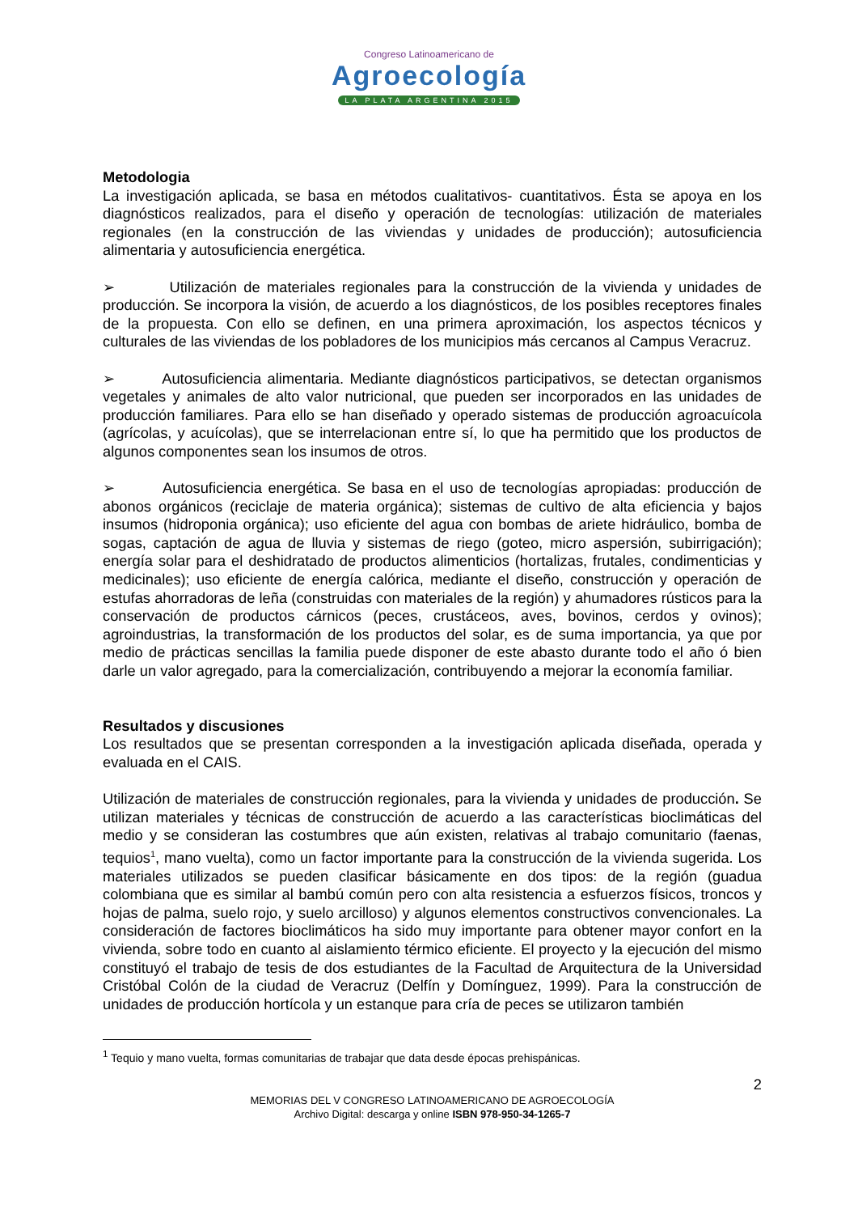Congreso Latinoamericano de
Agroecología
LA PLATA ARGENTINA 2015
Metodologia
La investigación aplicada, se basa en métodos cualitativos- cuantitativos. Ésta se apoya en los diagnósticos realizados, para el diseño y operación de tecnologías: utilización de materiales regionales (en la construcción de las viviendas y unidades de producción); autosuficiencia alimentaria y autosuficiencia energética.
➢ Utilización de materiales regionales para la construcción de la vivienda y unidades de producción. Se incorpora la visión, de acuerdo a los diagnósticos, de los posibles receptores finales de la propuesta. Con ello se definen, en una primera aproximación, los aspectos técnicos y culturales de las viviendas de los pobladores de los municipios más cercanos al Campus Veracruz.
➢ Autosuficiencia alimentaria. Mediante diagnósticos participativos, se detectan organismos vegetales y animales de alto valor nutricional, que pueden ser incorporados en las unidades de producción familiares. Para ello se han diseñado y operado sistemas de producción agroacuícola (agrícolas, y acuícolas), que se interrelacionan entre sí, lo que ha permitido que los productos de algunos componentes sean los insumos de otros.
➢ Autosuficiencia energética. Se basa en el uso de tecnologías apropiadas: producción de abonos orgánicos (reciclaje de materia orgánica); sistemas de cultivo de alta eficiencia y bajos insumos (hidroponia orgánica); uso eficiente del agua con bombas de ariete hidráulico, bomba de sogas, captación de agua de lluvia y sistemas de riego (goteo, micro aspersión, subirrigación); energía solar para el deshidratado de productos alimenticios (hortalizas, frutales, condimenticias y medicinales); uso eficiente de energía calórica, mediante el diseño, construcción y operación de estufas ahorradoras de leña (construidas con materiales de la región) y ahumadores rústicos para la conservación de productos cárnicos (peces, crustáceos, aves, bovinos, cerdos y ovinos); agroindustrias, la transformación de los productos del solar, es de suma importancia, ya que por medio de prácticas sencillas la familia puede disponer de este abasto durante todo el año ó bien darle un valor agregado, para la comercialización, contribuyendo a mejorar la economía familiar.
Resultados y discusiones
Los resultados que se presentan corresponden a la investigación aplicada diseñada, operada y evaluada en el CAIS.
Utilización de materiales de construcción regionales, para la vivienda y unidades de producción. Se utilizan materiales y técnicas de construcción de acuerdo a las características bioclimáticas del medio y se consideran las costumbres que aún existen, relativas al trabajo comunitario (faenas, tequios<sup>1</sup>, mano vuelta), como un factor importante para la construcción de la vivienda sugerida. Los materiales utilizados se pueden clasificar básicamente en dos tipos: de la región (guadua colombiana que es similar al bambú común pero con alta resistencia a esfuerzos físicos, troncos y hojas de palma, suelo rojo, y suelo arcilloso) y algunos elementos constructivos convencionales. La consideración de factores bioclimáticos ha sido muy importante para obtener mayor confort en la vivienda, sobre todo en cuanto al aislamiento térmico eficiente. El proyecto y la ejecución del mismo constituyó el trabajo de tesis de dos estudiantes de la Facultad de Arquitectura de la Universidad Cristóbal Colón de la ciudad de Veracruz (Delfín y Domínguez, 1999). Para la construcción de unidades de producción hortícola y un estanque para cría de peces se utilizaron también
<sup>1</sup> Tequio y mano vuelta, formas comunitarias de trabajar que data desde épocas prehispánicas.
2
MEMORIAS DEL V CONGRESO LATINOAMERICANO DE AGROECOLOGÍA
Archivo Digital: descarga y online ISBN 978-950-34-1265-7